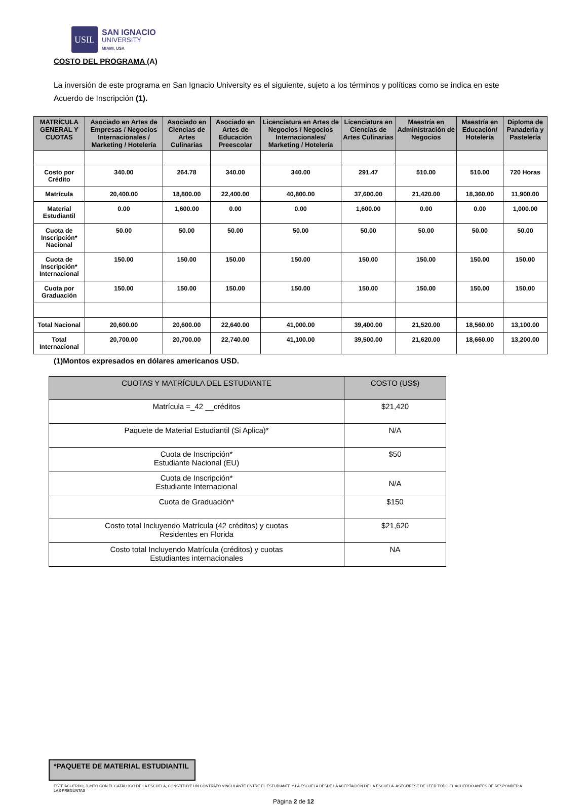USIL
SAN IGNACIO
UNIVERSITY
MIAMI, USA
COSTO DEL PROGRAMA (A)
La inversión de este programa en San Ignacio University es el siguiente, sujeto a los términos y políticas como se indica en este Acuerdo de Inscripción (1).
| MATRÍCULA GENERAL Y CUOTAS | Asociado en Artes de Empresas / Negocios Internacionales / Marketing / Hotelería | Asociado en Ciencias de Artes Culinarias | Asociado en Artes de Educación Preescolar | Licenciatura en Artes de Negocios / Negocios Internacionales/ Marketing / Hotelería | Licenciatura en Ciencias de Artes Culinarias | Maestría en Administración de Negocios | Maestría en Educación/ Hotelería | Diploma de Panadería y Pastelería |
| --- | --- | --- | --- | --- | --- | --- | --- | --- |
| Costo por Crédito | 340.00 | 264.78 | 340.00 | 340.00 | 291.47 | 510.00 | 510.00 | 720 Horas |
| Matrícula | 20,400.00 | 18,800.00 | 22,400.00 | 40,800.00 | 37,600.00 | 21,420.00 | 18,360.00 | 11,900.00 |
| Material Estudiantil | 0.00 | 1,600.00 | 0.00 | 0.00 | 1,600.00 | 0.00 | 0.00 | 1,000.00 |
| Cuota de Inscripción* Nacional | 50.00 | 50.00 | 50.00 | 50.00 | 50.00 | 50.00 | 50.00 | 50.00 |
| Cuota de Inscripción* Internacional | 150.00 | 150.00 | 150.00 | 150.00 | 150.00 | 150.00 | 150.00 | 150.00 |
| Cuota por Graduación | 150.00 | 150.00 | 150.00 | 150.00 | 150.00 | 150.00 | 150.00 | 150.00 |
| Total Nacional | 20,600.00 | 20,600.00 | 22,640.00 | 41,000.00 | 39,400.00 | 21,520.00 | 18,560.00 | 13,100.00 |
| Total Internacional | 20,700.00 | 20,700.00 | 22,740.00 | 41,100.00 | 39,500.00 | 21,620.00 | 18,660.00 | 13,200.00 |
(1)Montos expresados en dólares americanos USD.
| CUOTAS Y MATRÍCULA DEL ESTUDIANTE | COSTO (US$) |
| --- | --- |
| Matrícula =_42 __créditos | $21,420 |
| Paquete de Material Estudiantil (Si Aplica)* | N/A |
| Cuota de Inscripción* Estudiante Nacional (EU) | $50 |
| Cuota de Inscripción* Estudiante Internacional | N/A |
| Cuota de Graduación* | $150 |
| Costo total Incluyendo Matrícula (42 créditos) y cuotas Residentes en Florida | $21,620 |
| Costo total Incluyendo Matrícula (créditos) y cuotas Estudiantes internacionales | NA |
*PAQUETE DE MATERIAL ESTUDIANTIL
ESTE ACUERDO, JUNTO CON EL CATÁLOGO DE LA ESCUELA, CONSTITUYE UN CONTRATO VINCULANTE ENTRE EL ESTUDIANTE Y LA ESCUELA DESDE LA ACEPTACIÓN DE LA ESCUELA. ASEGÚRESE DE LEER TODO EL ACUERDO ANTES DE RESPONDER A LAS PREGUNTAS
Página 2 de 12